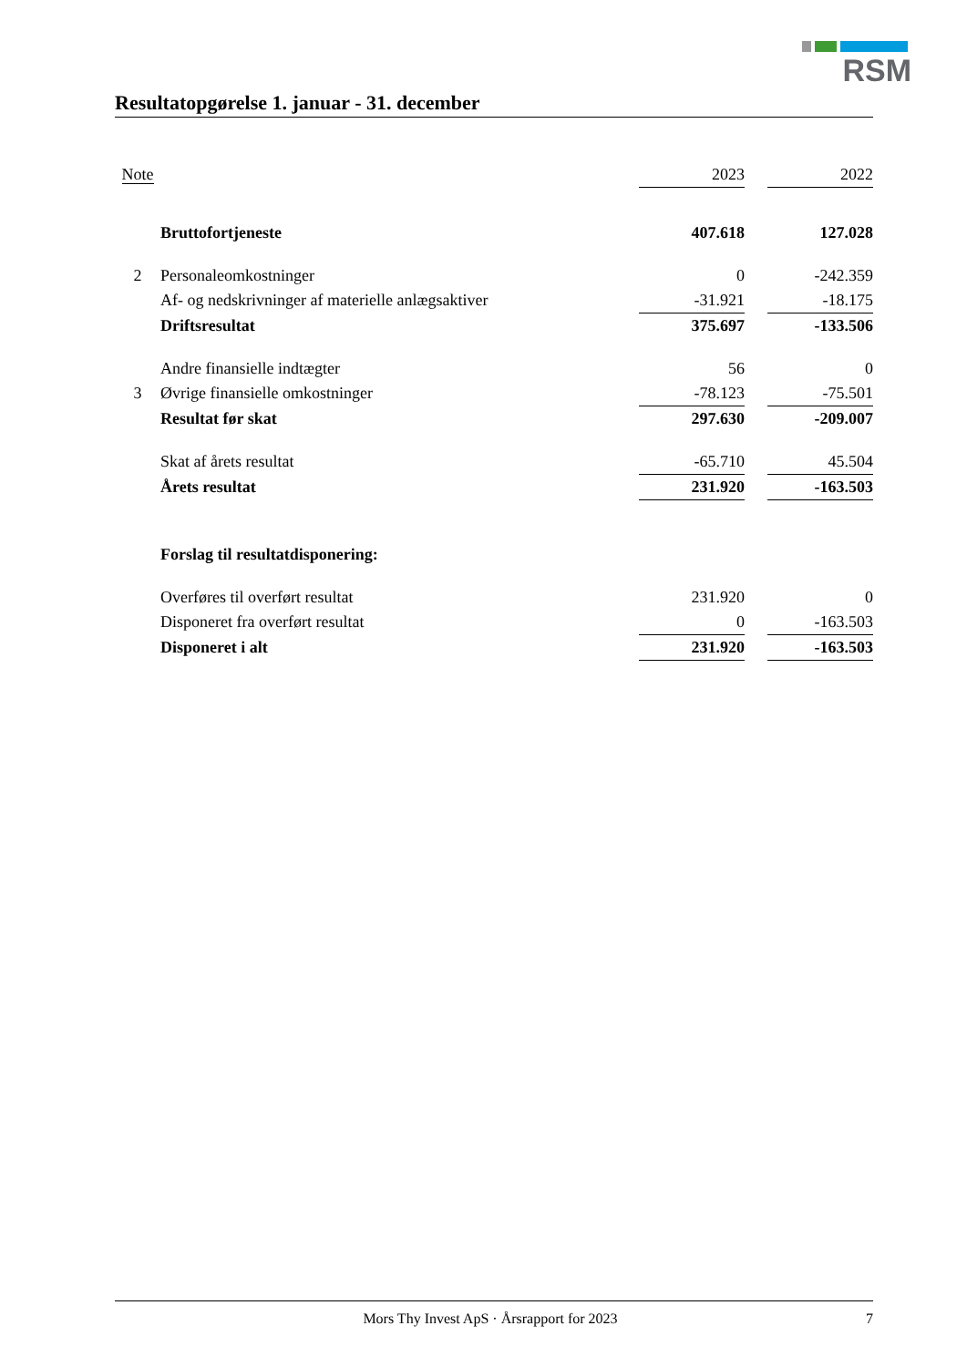RSM
Resultatopgørelse 1. januar - 31. december
| Note | | 2023 | | 2022 |
| --- | --- | --- | --- | --- |
| | Bruttofortjeneste | 407.618 | | 127.028 |
| 2 | Personaleomkostninger | 0 | | -242.359 |
| | Af- og nedskrivninger af materielle anlægsaktiver | -31.921 | | -18.175 |
| | Driftsresultat | 375.697 | | -133.506 |
| | Andre finansielle indtægter | 56 | | 0 |
| 3 | Øvrige finansielle omkostninger | -78.123 | | -75.501 |
| | Resultat før skat | 297.630 | | -209.007 |
| | Skat af årets resultat | -65.710 | | 45.504 |
| | Årets resultat | 231.920 | | -163.503 |
| | Forslag til resultatdisponering: | | | |
| | Overføres til overført resultat | 231.920 | | 0 |
| | Disponeret fra overført resultat | 0 | | -163.503 |
| | Disponeret i alt | 231.920 | | -163.503 |
Mors Thy Invest ApS · Årsrapport for 2023 7